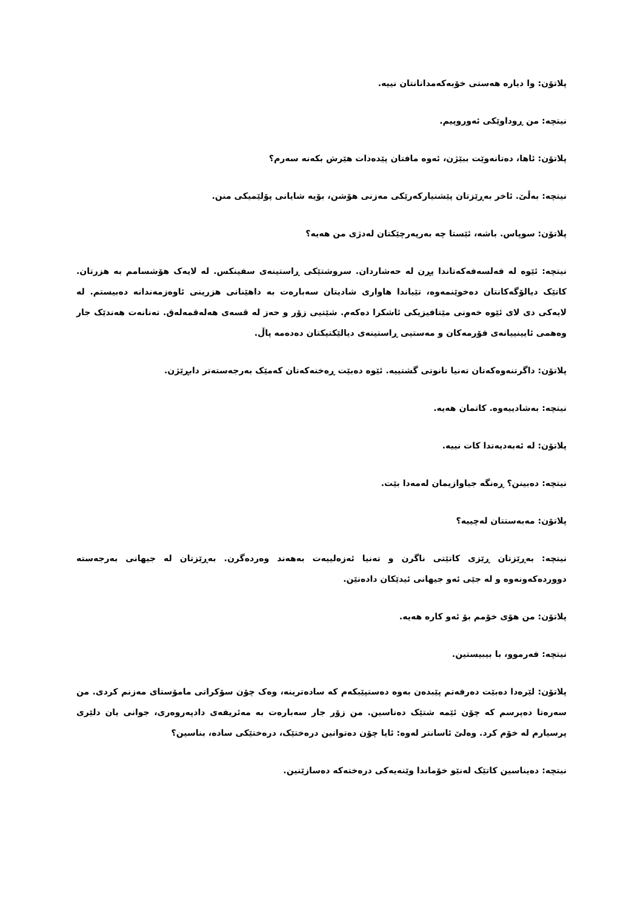پلاتۆن: وا دیارە هەستی خۆبەکەمدانانتان نییە.
نیتچە: من ڕوداوێکی ئەوروپیم.
پلاتۆن: ئاها، دەتانەوێت ببێژن، ئەوە مافتان پێدەدات هێرش بکەنە سەرم؟
نیتچە: بەڵێ. ئاخر بەڕێزتان پێشنیارکەرێکی مەزنی هۆشن، بۆیە شایانی پۆلێمیکی منن.
پلاتۆن: سوپاس. باشە، ئێستا چە بەرپەرچێکتان لەدژی من هەیە؟
نیتچە: ئێوە لە فەلسەفەکەتاندا پڕن لە حەشاردان. سروشتێکی ڕاستینەی سفینکس. لە لایەک هۆشسامم بە هزرتان. کاتێک دیالۆگەکانتان دەخوێنمەوە، تێیاندا هاواری شادیتان سەبارەت بە داهێنانی هزرینی ئاوەزمەندانە دەبیستم. لە لایەکی دی لای ئێوە خەونی مێتافیزیکی ئاشکرا دەکەم. شێتیی زۆر و حەز لە قسەی هەلەقمەلەق. تەنانەت هەندێک جار وەهمی ئایینییانەی فۆرمەکان و مەستیی ڕاستینەی دیالێکتیکتان دەدەمە پاڵ.
پلاتۆن: داگرتنەوەکەتان تەنیا تانوتی گشتییە. ئێوە دەبێت ڕەخنەکەتان کەمێک بەرجەستەتر دابڕێژن.
نیتچە: بەشادییەوە. کاتمان هەیە.
پلاتۆن: لە ئەبەدیەتدا کات نییە.
نیتچە: دەبینن؟ ڕەنگە جیاوازیمان لەمەدا بێت.
پلاتۆن: مەبەستتان لەچییە؟
نیتچە: بەڕێزتان ڕێزی کاتێتی ناگرن و تەنیا ئەزەلییەت بەهەند وەردەگرن. بەڕێزتان لە جیهانی بەرجەستە دووردەکەونەوە و لە جێی ئەو جیهانی ئیدێکان دادەنێن.
پلاتۆن: من هۆی خۆمم بۆ ئەو کارە هەیە.
نیتچە: فەرموو، با بیبیستین.
پلاتۆن: لێرەدا دەبێت دەرفەتم پێبدەن بەوە دەستپێبکەم کە سادەترینە، وەک چۆن سۆکراتی مامۆستای مەزنم کردی. من سەرەتا دەپرسم کە چۆن ئێمە شتێک دەناسین. من زۆر جار سەبارەت بە مەئریفەی دادپەروەری، جوانی یان دلێری پرسیارم لە خۆم کرد. وەلێ ئاسانتر لەوە: ئایا چۆن دەتوانین درەختێک، درەختێکی سادە، بناسین؟
نیتچە: دەیناسین کاتێک لەنێو خۆماندا وێنەیەکی درەختەکە دەسازێنین.